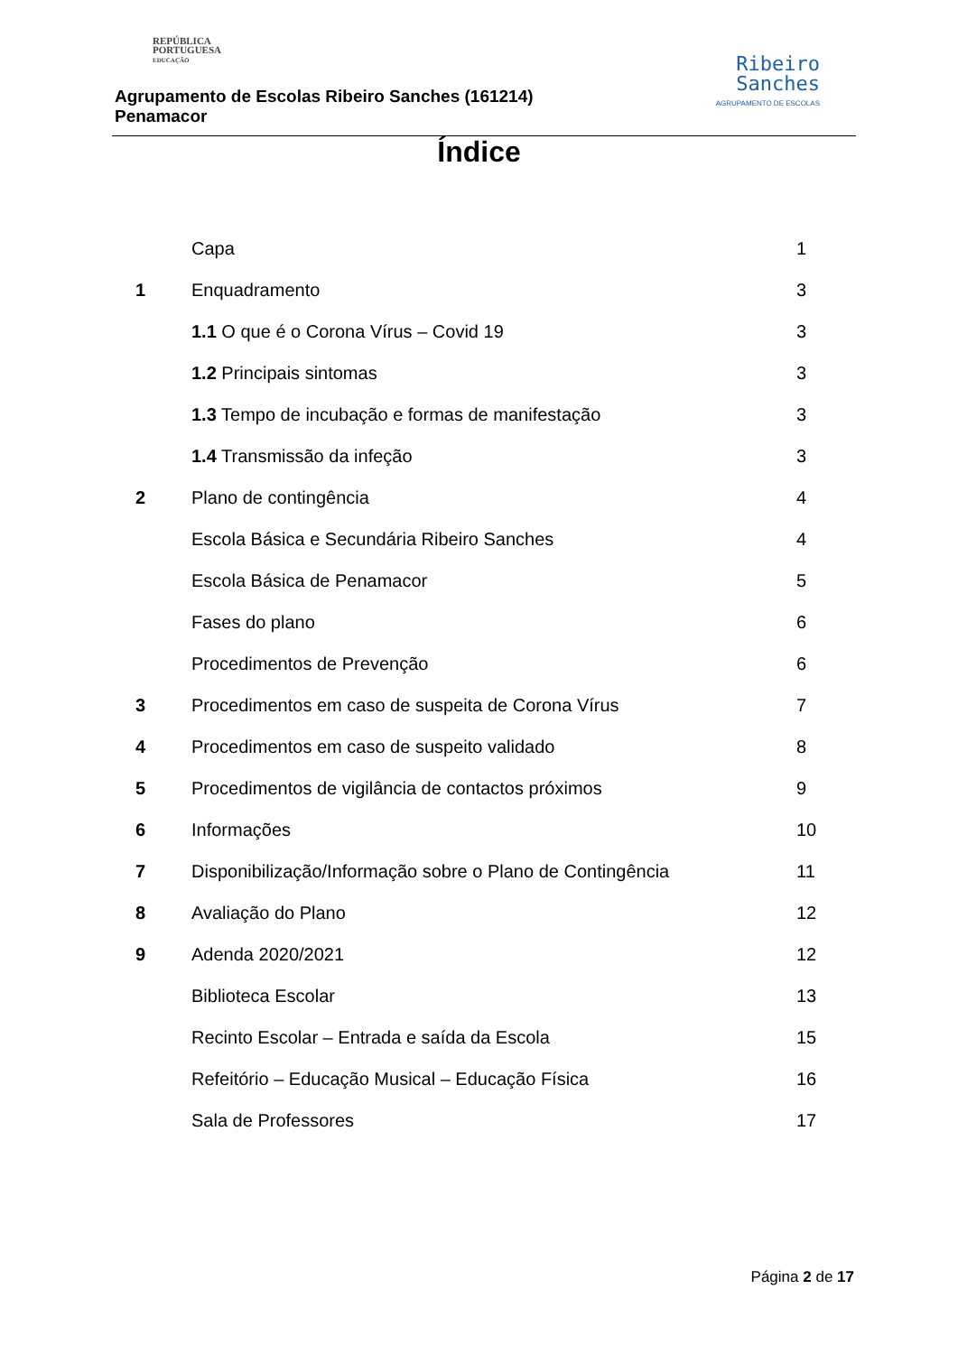REPÚBLICA
PORTUGUESA
EDUCAÇÃO
Agrupamento de Escolas Ribeiro Sanches (161214)
Penamacor
Ribeiro
Sanches
AGRUPAMENTO DE ESCOLAS
Índice
| | Capa | 1 |
| 1 | Enquadramento | 3 |
| | 1.1 O que é o Corona Vírus – Covid 19 | 3 |
| | 1.2 Principais sintomas | 3 |
| | 1.3 Tempo de incubação e formas de manifestação | 3 |
| | 1.4 Transmissão da infeção | 3 |
| 2 | Plano de contingência | 4 |
| | Escola Básica e Secundária Ribeiro Sanches | 4 |
| | Escola Básica de Penamacor | 5 |
| | Fases do plano | 6 |
| | Procedimentos de Prevenção | 6 |
| 3 | Procedimentos em caso de suspeita de Corona Vírus | 7 |
| 4 | Procedimentos em caso de suspeito validado | 8 |
| 5 | Procedimentos de vigilância de contactos próximos | 9 |
| 6 | Informações | 10 |
| 7 | Disponibilização/Informação sobre o Plano de Contingência | 11 |
| 8 | Avaliação do Plano | 12 |
| 9 | Adenda 2020/2021 | 12 |
| | Biblioteca Escolar | 13 |
| | Recinto Escolar – Entrada e saída da Escola | 15 |
| | Refeitório – Educação Musical – Educação Física | 16 |
| | Sala de Professores | 17 |
Página 2 de 17